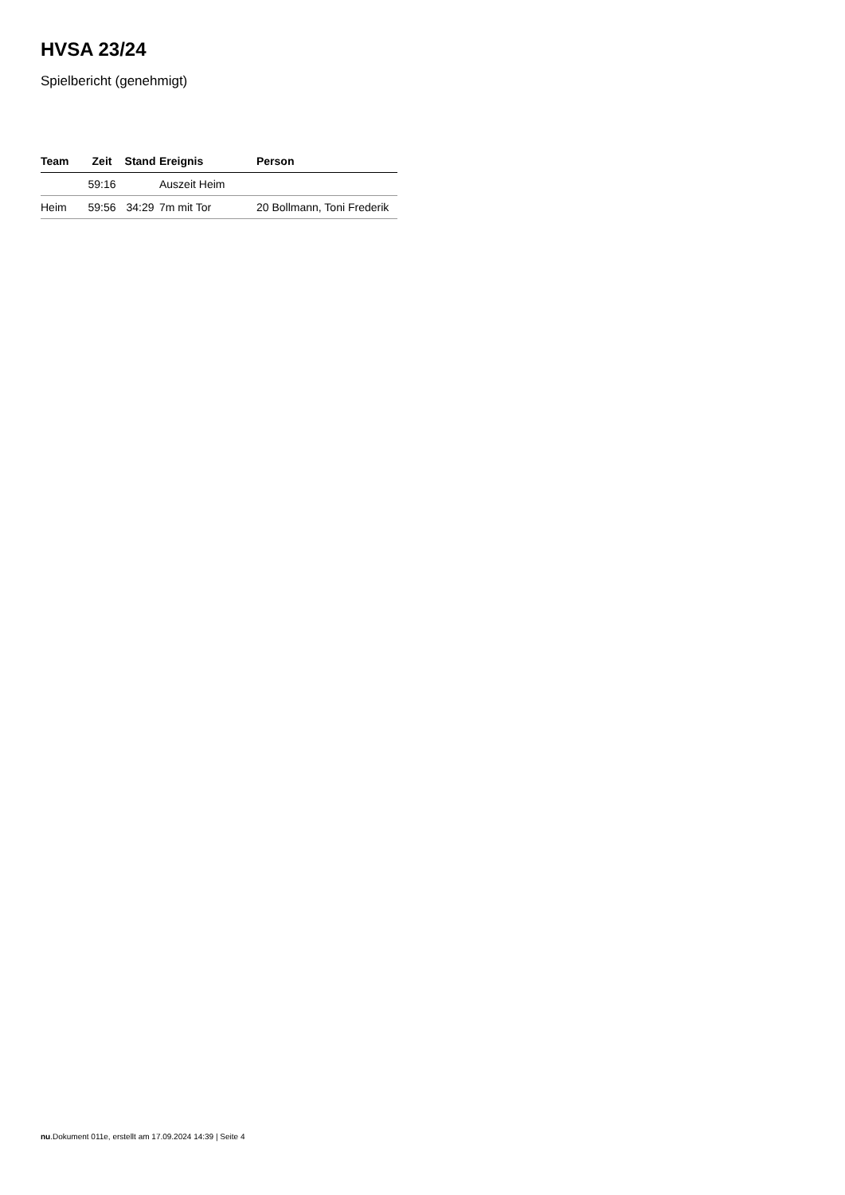HVSA 23/24
Spielbericht (genehmigt)
| Team | Zeit | Stand | Ereignis | Person |
| --- | --- | --- | --- | --- |
| | 59:16 | | Auszeit Heim | |
| Heim | 59:56 | 34:29 | 7m mit Tor | 20 Bollmann, Toni Frederik |
nu.Dokument 011e, erstellt am 17.09.2024 14:39 | Seite 4